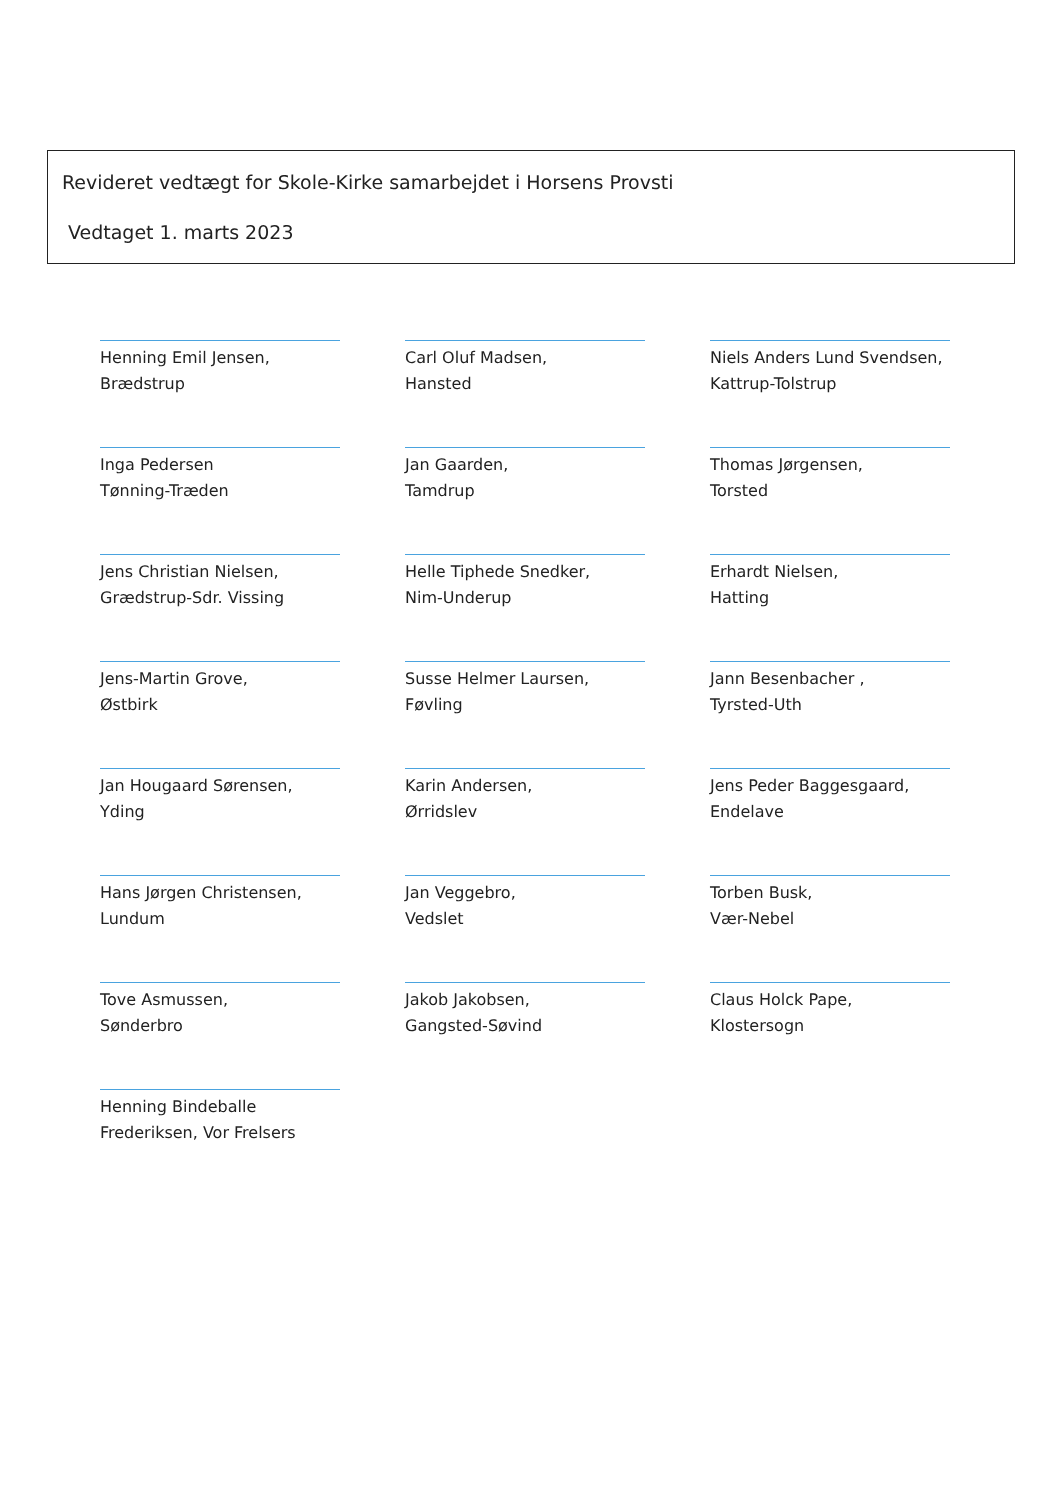Revideret vedtægt for Skole-Kirke samarbejdet i Horsens Provsti
Vedtaget 1. marts 2023
Henning Emil Jensen,
Brædstrup
Carl Oluf Madsen,
Hansted
Niels Anders Lund Svendsen,
Kattrup-Tolstrup
Inga Pedersen
Tønning-Træden
Jan Gaarden,
Tamdrup
Thomas Jørgensen,
Torsted
Jens Christian Nielsen,
Grædstrup-Sdr. Vissing
Helle Tiphede Snedker,
Nim-Underup
Erhardt Nielsen,
Hatting
Jens-Martin Grove,
Østbirk
Susse Helmer Laursen,
Føvling
Jann Besenbacher ,
Tyrsted-Uth
Jan Hougaard Sørensen,
Yding
Karin Andersen,
Ørridslev
Jens Peder Baggesgaard,
Endelave
Hans Jørgen Christensen,
Lundum
Jan Veggebro,
Vedslet
Torben Busk,
Vær-Nebel
Tove Asmussen,
Sønderbro
Jakob Jakobsen,
Gangsted-Søvind
Claus Holck Pape,
Klostersogn
Henning Bindeballe
Frederiksen, Vor Frelsers